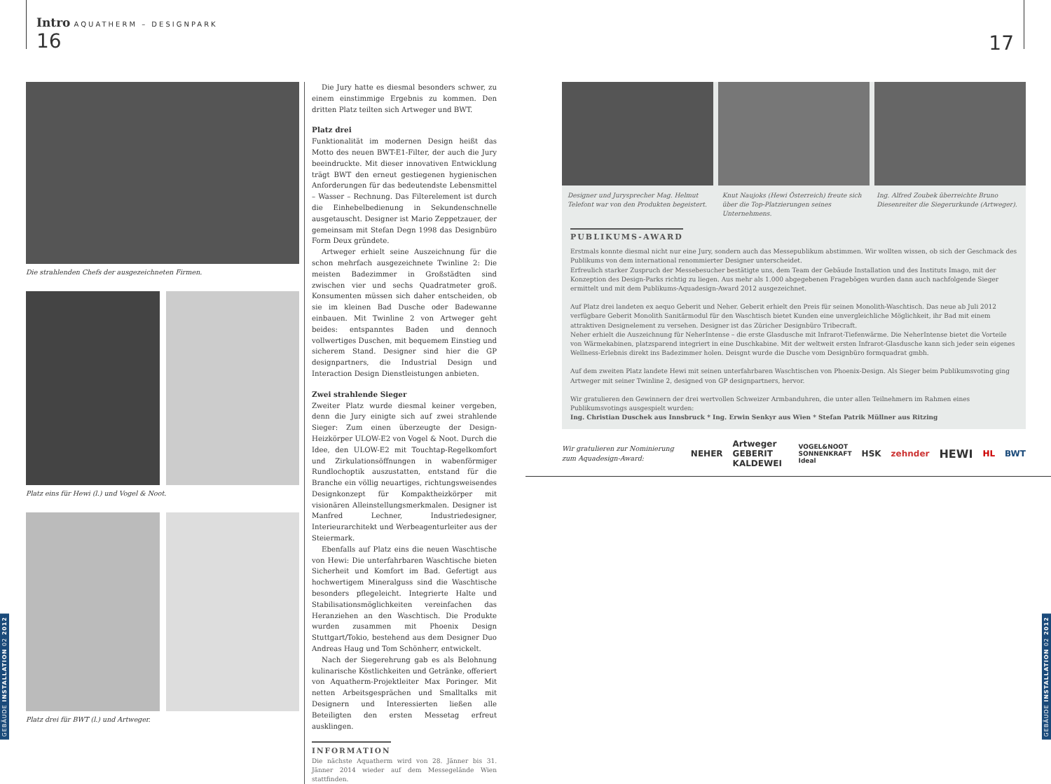Intro AQUATHERM – DESIGNPARK
16
17
Die strahlenden Chefs der ausgezeichneten Firmen.
Platz eins für Hewi (l.) und Vogel & Noot.
Platz drei für BWT (l.) und Artweger.
Die Jury hatte es diesmal besonders schwer, zu einem einstimmige Ergebnis zu kommen. Den dritten Platz teilten sich Artweger und BWT.
Platz drei
Funktionalität im modernen Design heißt das Motto des neuen BWT-E1-Filter, der auch die Jury beeindruckte. Mit dieser innovativen Entwicklung trägt BWT den erneut gestiegenen hygienischen Anforderungen für das bedeutendste Lebensmittel – Wasser – Rechnung. Das Filterelement ist durch die Einhebelbedienung in Sekundenschnelle ausgetauscht. Designer ist Mario Zeppetzauer, der gemeinsam mit Stefan Degn 1998 das Designbüro Form Deux gründete.
Artweger erhielt seine Auszeichnung für die schon mehrfach ausgezeichnete Twinline 2: Die meisten Badezimmer in Großstädten sind zwischen vier und sechs Quadratmeter groß. Konsumenten müssen sich daher entscheiden, ob sie im kleinen Bad Dusche oder Badewanne einbauen. Mit Twinline 2 von Artweger geht beides: entspanntes Baden und dennoch vollwertiges Duschen, mit bequemem Einstieg und sicherem Stand. Designer sind hier die GP designpartners, die Industrial Design und Interaction Design Dienstleistungen anbieten.
Zwei strahlende Sieger
Zweiter Platz wurde diesmal keiner vergeben, denn die Jury einigte sich auf zwei strahlende Sieger: Zum einen überzeugte der Design-Heizkörper ULOW-E2 von Vogel & Noot. Durch die Idee, den ULOW-E2 mit Touchtap-Regelkomfort und Zirkulationsöffnungen in wabenförmiger Rundlochoptik auszustatten, entstand für die Branche ein völlig neuartiges, richtungsweisendes Designkonzept für Kompaktheizkörper mit visionären Alleinstellungsmerkmalen. Designer ist Manfred Lechner, Industriedesigner, Interieurarchitekt und Werbeagenturleiter aus der Steiermark.
Ebenfalls auf Platz eins die neuen Waschtische von Hewi: Die unterfahrbaren Waschtische bieten Sicherheit und Komfort im Bad. Gefertigt aus hochwertigem Mineralguss sind die Waschtische besonders pflegeleicht. Integrierte Halte und Stabilisationsmöglichkeiten vereinfachen das Heranziehen an den Waschtisch. Die Produkte wurden zusammen mit Phoenix Design Stuttgart/Tokio, bestehend aus dem Designer Duo Andreas Haug und Tom Schönherr, entwickelt.
Nach der Siegerehrung gab es als Belohnung kulinarische Köstlichkeiten und Getränke, offeriert von Aquatherm-Projektleiter Max Poringer. Mit netten Arbeitsgesprächen und Smalltalks mit Designern und Interessierten ließen alle Beteiligten den ersten Messetag erfreut ausklingen.
INFORMATION
Die nächste Aquatherm wird von 28. Jänner bis 31. Jänner 2014 wieder auf dem Messegelände Wien stattfinden.
Designer und Jurysprecher Mag. Helmut Telefont war von den Produkten begeistert.
Knut Naujoks (Hewi Österreich) freute sich über die Top-Platzierungen seines Unternehmens.
Ing. Alfred Zoubek überreichte Bruno Diesenreiter die Siegerurkunde (Artweger).
PUBLIKUMS-AWARD
Erstmals konnte diesmal nicht nur eine Jury, sondern auch das Messepublikum abstimmen. Wir wollten wissen, ob sich der Geschmack des Publikums von dem international renommierter Designer unterscheidet.
Erfreulich starker Zuspruch der Messebesucher bestätigte uns, dem Team der Gebäude Installation und des Instituts Imago, mit der Konzeption des Design-Parks richtig zu liegen. Aus mehr als 1.000 abgegebenen Fragebögen wurden dann auch nachfolgende Sieger ermittelt und mit dem Publikums-Aquadesign-Award 2012 ausgezeichnet.
Auf Platz drei landeten ex aequo Geberit und Neher. Geberit erhielt den Preis für seinen Monolith-Waschtisch. Das neue ab Juli 2012 verfügbare Geberit Monolith Sanitärmodul für den Waschtisch bietet Kunden eine unvergleichliche Möglichkeit, ihr Bad mit einem attraktiven Designelement zu versehen. Designer ist das Züricher Designbüro Tribecraft.
Neher erhielt die Auszeichnung für NeherIntense – die erste Glasdusche mit Infrarot-Tiefenwärme. Die NeherIntense bietet die Vorteile von Wärmekabinen, platzsparend integriert in eine Duschkabine. Mit der weltweit ersten Infrarot-Glasdusche kann sich jeder sein eigenes Wellness-Erlebnis direkt ins Badezimmer holen. Deisgnt wurde die Dusche vom Designbüro formquadrat gmbh.
Auf dem zweiten Platz landete Hewi mit seinen unterfahrbaren Waschtischen von Phoenix-Design. Als Sieger beim Publikumsvoting ging Artweger mit seiner Twinline 2, designed von GP designpartners, hervor.
Wir gratulieren den Gewinnern der drei wertvollen Schweizer Armbanduhren, die unter allen Teilnehmern im Rahmen eines Publikumsvotings ausgespielt wurden:
Ing. Christian Duschek aus Innsbruck * Ing. Erwin Senkyr aus Wien * Stefan Patrik Müllner aus Ritzing
Wir gratulieren zur Nominierung zum Aquadesign-Award:
NEHER Artweger
GEBERIT KALDEWEI VOGEL&NOOT
SONNENKRAFT Ideal HSK zehnder HEWI HL BWT
GEBÄUDE INSTALLATION 02 2012
GEBÄUDE INSTALLATION 02 2012